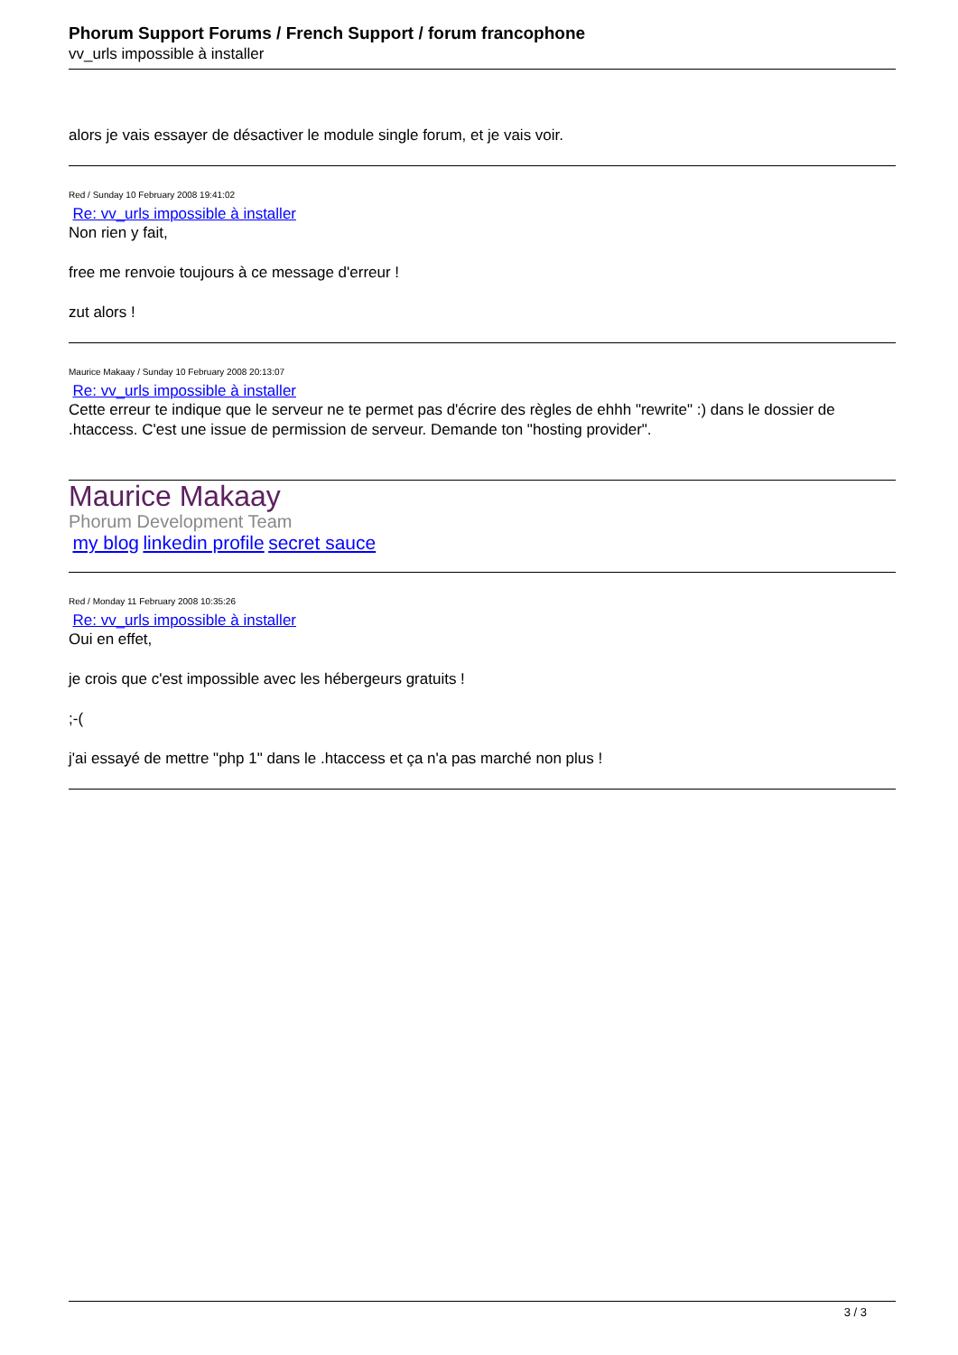Phorum Support Forums / French Support / forum francophone
vv_urls impossible à installer
alors je vais essayer de désactiver le module single forum, et je vais voir.
Red / Sunday 10 February 2008 19:41:02
Re: vv_urls impossible à installer
Non rien y fait,
free me renvoie toujours à ce message d'erreur !
zut alors !
Maurice Makaay / Sunday 10 February 2008 20:13:07
Re: vv_urls impossible à installer
Cette erreur te indique que le serveur ne te permet pas d'écrire des règles de ehhh "rewrite" :) dans le dossier de .htaccess. C'est une issue de permission de serveur. Demande ton "hosting provider".
Maurice Makaay
Phorum Development Team
my blog linkedin profile secret sauce
Red / Monday 11 February 2008 10:35:26
Re: vv_urls impossible à installer
Oui en effet,
je crois que c'est impossible avec les hébergeurs gratuits !
;-(
j'ai essayé de mettre "php 1" dans le .htaccess et ça n'a pas marché non plus !
3 / 3